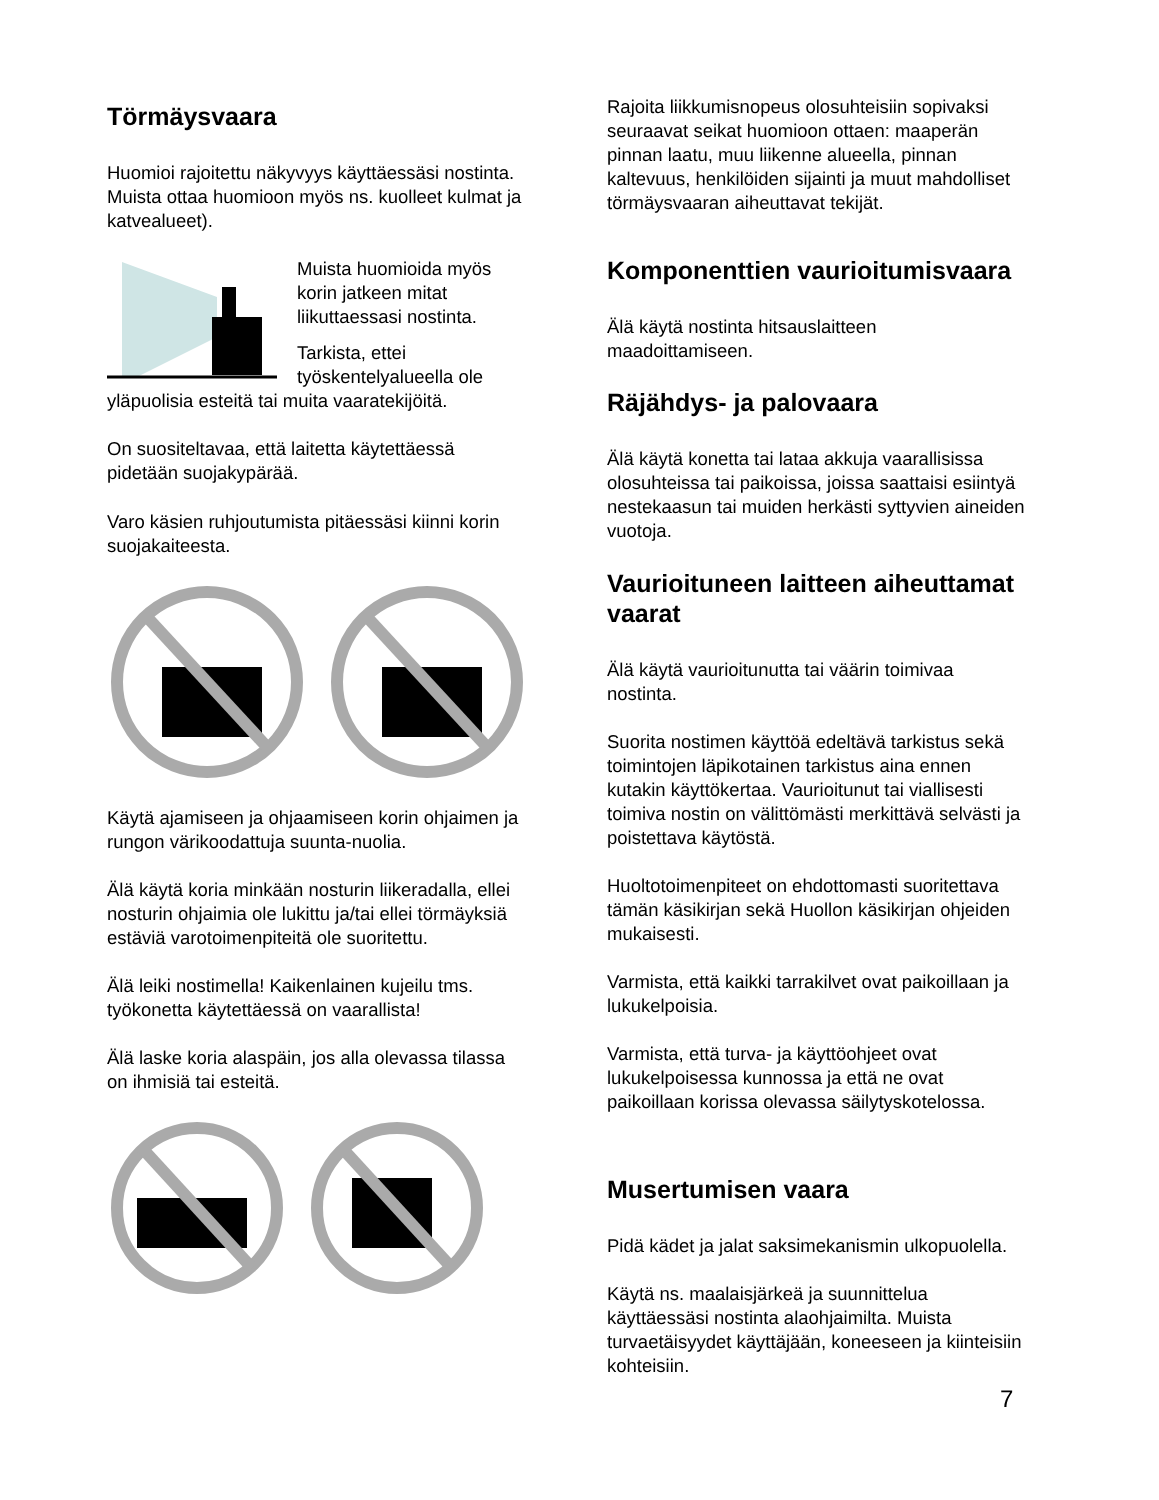Törmäysvaara
Huomioi rajoitettu näkyvyys käyttäessäsi nostinta. Muista ottaa huomioon myös ns. kuolleet kulmat ja katvealueet).
Muista huomioida myös korin jatkeen mitat liikuttaessasi nostinta.
Tarkista, ettei työskentelyalueella ole yläpuolisia esteitä tai muita vaaratekijöitä.
On suositeltavaa, että laitetta käytettäessä pidetään suojakypärää.
Varo käsien ruhjoutumista pitäessäsi kiinni korin suojakaiteesta.
Käytä ajamiseen ja ohjaamiseen korin ohjaimen ja rungon värikoodattuja suunta-nuolia.
Älä käytä koria minkään nosturin liikeradalla, ellei nosturin ohjaimia ole lukittu ja/tai ellei törmäyksiä estäviä varotoimenpiteitä ole suoritettu.
Älä leiki nostimella! Kaikenlainen kujeilu tms. työkonetta käytettäessä on vaarallista!
Älä laske koria alaspäin, jos alla olevassa tilassa on ihmisiä tai esteitä.
Rajoita liikkumisnopeus olosuhteisiin sopivaksi seuraavat seikat huomioon ottaen: maaperän pinnan laatu, muu liikenne alueella, pinnan kaltevuus, henkilöiden sijainti ja muut mahdolliset törmäysvaaran aiheuttavat tekijät.
Komponenttien vaurioitumisvaara
Älä käytä nostinta hitsauslaitteen maadoittamiseen.
Räjähdys- ja palovaara
Älä käytä konetta tai lataa akkuja vaarallisissa olosuhteissa tai paikoissa, joissa saattaisi esiintyä nestekaasun tai muiden herkästi syttyvien aineiden vuotoja.
Vaurioituneen laitteen aiheuttamat vaarat
Älä käytä vaurioitunutta tai väärin toimivaa nostinta.
Suorita nostimen käyttöä edeltävä tarkistus sekä toimintojen läpikotainen tarkistus aina ennen kutakin käyttökertaa. Vaurioitunut tai viallisesti toimiva nostin on välittömästi merkittävä selvästi ja poistettava käytöstä.
Huoltotoimenpiteet on ehdottomasti suoritettava tämän käsikirjan sekä Huollon käsikirjan ohjeiden mukaisesti.
Varmista, että kaikki tarrakilvet ovat paikoillaan ja lukukelpoisia.
Varmista, että turva- ja käyttöohjeet ovat lukukelpoisessa kunnossa ja että ne ovat paikoillaan korissa olevassa säilytyskotelossa.
Musertumisen vaara
Pidä kädet ja jalat saksimekanismin ulkopuolella.
Käytä ns. maalaisjärkeä ja suunnittelua käyttäessäsi nostinta alaohjaimilta. Muista turvaetäisyydet käyttäjään, koneeseen ja kiinteisiin kohteisiin.
7